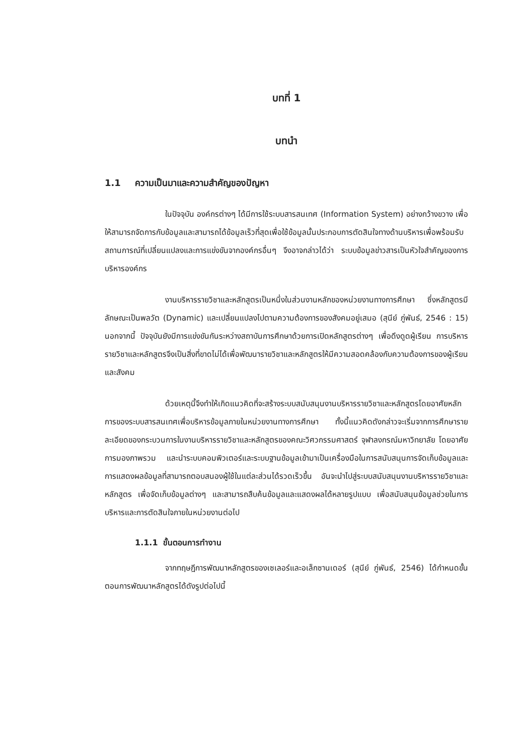บทที่ 1
บทนำ
1.1 ความเป็นมาและความสำคัญของปัญหา
ในปัจจุบัน องค์กรต่างๆ ได้มีการใช้ระบบสารสนเทศ (Information System) อย่างกว้างขวาง เพื่อให้สามารถจัดการกับข้อมูลและสามารถได้ข้อมูลเร็วที่สุดเพื่อใช้ข้อมูลนั้นประกอบการตัดสินใจทางด้านบริหารเพื่อพร้อมรับสถานการณ์ที่เปลี่ยนแปลงและการแข่งขันจากองค์กรอื่นๆ จึงอาจกล่าวได้ว่า ระบบข้อมูลข่าวสารเป็นหัวใจสำคัญของการบริหารองค์กร
งานบริหารรายวิชาและหลักสูตรเป็นหนึ่งในส่วนงานหลักของหน่วยงานทางการศึกษา ซึ่งหลักสูตรมีลักษณะเป็นพลวัต (Dynamic) และเปลี่ยนแปลงไปตามความต้องการของสังคมอยู่เสมอ (สุนีย์ ภู่พันธ์, 2546 : 15) นอกจากนี้ ปัจจุบันยังมีการแข่งขันกันระหว่างสถาบันการศึกษาด้วยการเปิดหลักสูตรต่างๆ เพื่อดึงดูดผู้เรียน การบริหารรายวิชาและหลักสูตรจึงเป็นสิ่งที่ขาดไม่ได้เพื่อพัฒนารายวิชาและหลักสูตรให้มีความสอดคล้องกับความต้องการของผู้เรียนและสังคม
ด้วยเหตุนี้จึงทำให้เกิดแนวคิดที่จะสร้างระบบสนับสนุนงานบริหารรายวิชาและหลักสูตรโดยอาศัยหลักการของระบบสารสนเทศเพื่อบริหารข้อมูลภายในหน่วยงานทางการศึกษา ทั้งนี้แนวคิดดังกล่าวจะเริ่มจากการศึกษารายละเอียดของกระบวนการในงานบริหารรายวิชาและหลักสูตรของคณะวิศวกรรมศาสตร์ จุฬาลงกรณ์มหาวิทยาลัย โดยอาศัยการมองภาพรวม และนำระบบคอมพิวเตอร์และระบบฐานข้อมูลเข้ามาเป็นเครื่องมือในการสนับสนุนการจัดเก็บข้อมูลและการแสดงผลข้อมูลที่สามารถตอบสนองผู้ใช้ในแต่ละส่วนได้รวดเร็วขึ้น อันจะนำไปสู่ระบบสนับสนุนงานบริหารรายวิชาและหลักสูตร เพื่อจัดเก็บข้อมูลต่างๆ และสามารถสืบค้นข้อมูลและแสดงผลได้หลายรูปแบบ เพื่อสนับสนุนข้อมูลช่วยในการบริหารและการตัดสินใจภายในหน่วยงานต่อไป
1.1.1 ขั้นตอนการทำงาน
จากทฤษฎีการพัฒนาหลักสูตรของเซเลอร์และอเล็กซานเดอร์ (สุนีย์ ภู่พันธ์, 2546) ได้กำหนดขั้นตอนการพัฒนาหลักสูตรได้ดังรูปต่อไปนี้